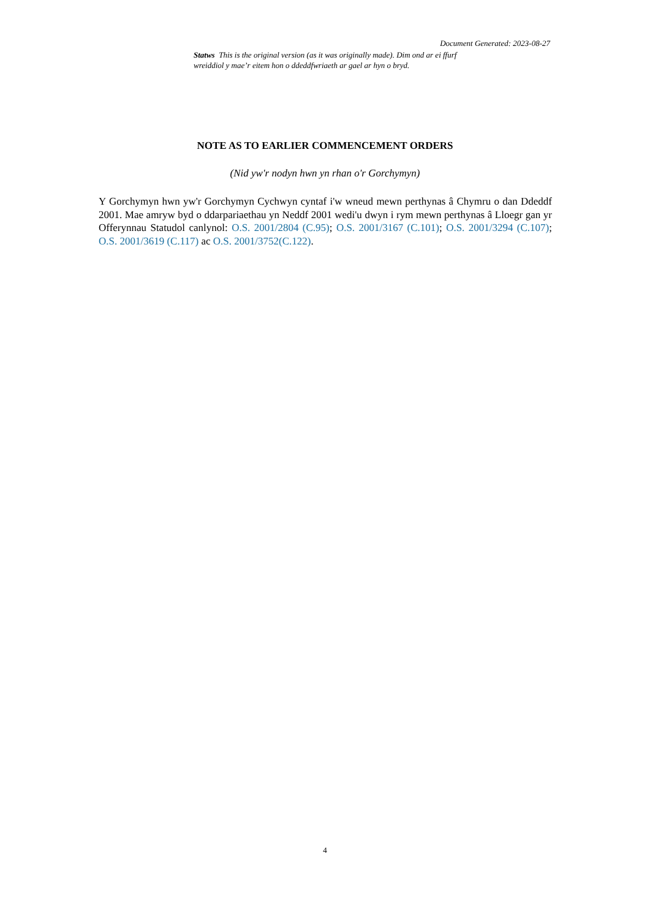Document Generated: 2023-08-27
Statws This is the original version (as it was originally made). Dim ond ar ei ffurf wreiddiol y mae’r eitem hon o ddeddfwriaeth ar gael ar hyn o bryd.
NOTE AS TO EARLIER COMMENCEMENT ORDERS
(Nid yw'r nodyn hwn yn rhan o'r Gorchymyn)
Y Gorchymyn hwn yw'r Gorchymyn Cychwyn cyntaf i'w wneud mewn perthynas â Chymru o dan Ddeddf 2001. Mae amryw byd o ddarpariaethau yn Neddf 2001 wedi'u dwyn i rym mewn perthynas â Lloegr gan yr Offerynnau Statudol canlynol: O.S. 2001/2804 (C.95); O.S. 2001/3167 (C.101); O.S. 2001/3294 (C.107); O.S. 2001/3619 (C.117) ac O.S. 2001/3752(C.122).
4